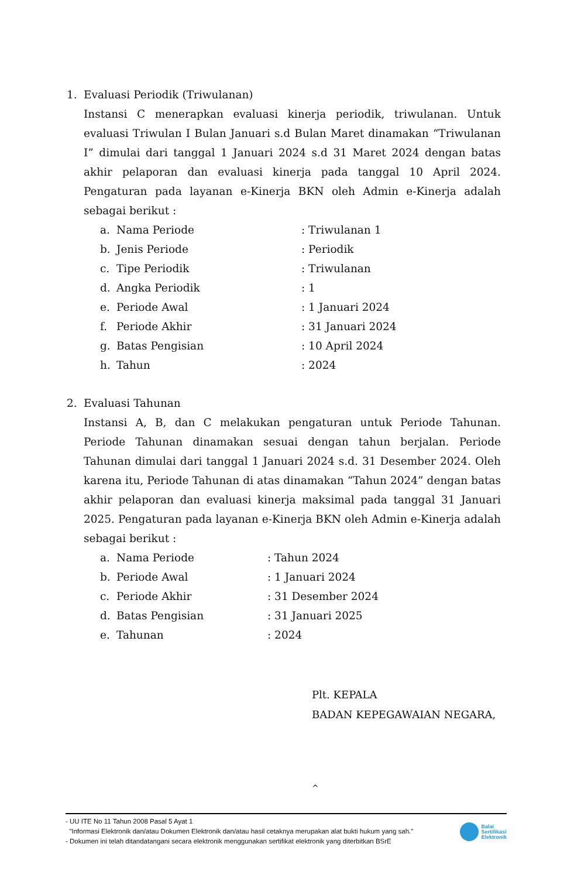1. Evaluasi Periodik (Triwulanan)
Instansi C menerapkan evaluasi kinerja periodik, triwulanan. Untuk evaluasi Triwulan I Bulan Januari s.d Bulan Maret dinamakan “Triwulanan I” dimulai dari tanggal 1 Januari 2024 s.d 31 Maret 2024 dengan batas akhir pelaporan dan evaluasi kinerja pada tanggal 10 April 2024. Pengaturan pada layanan e-Kinerja BKN oleh Admin e-Kinerja adalah sebagai berikut :
a. Nama Periode: Triwulanan 1
b. Jenis Periode: Periodik
c. Tipe Periodik: Triwulanan
d. Angka Periodik: 1
e. Periode Awal: 1 Januari 2024
f. Periode Akhir: 31 Januari 2024
g. Batas Pengisian: 10 April 2024
h. Tahun: 2024
2. Evaluasi Tahunan
Instansi A, B, dan C melakukan pengaturan untuk Periode Tahunan. Periode Tahunan dinamakan sesuai dengan tahun berjalan. Periode Tahunan dimulai dari tanggal 1 Januari 2024 s.d. 31 Desember 2024. Oleh karena itu, Periode Tahunan di atas dinamakan “Tahun 2024” dengan batas akhir pelaporan dan evaluasi kinerja maksimal pada tanggal 31 Januari 2025. Pengaturan pada layanan e-Kinerja BKN oleh Admin e-Kinerja adalah sebagai berikut :
a. Nama Periode: Tahun 2024
b. Periode Awal: 1 Januari 2024
c. Periode Akhir: 31 Desember 2024
d. Batas Pengisian: 31 Januari 2025
e. Tahunan: 2024
Plt. KEPALA
BADAN KEPEGAWAIAN NEGARA,
^
- UU ITE No 11 Tahun 2008 Pasal 5 Ayat 1
"Informasi Elektronik dan/atau Dokumen Elektronik dan/atau hasil cetaknya merupakan alat bukti hukum yang sah."
- Dokumen ini telah ditandatangani secara elektronik menggunakan sertifikat elektronik yang diterbitkan BSrE
Balai
Sertifikasi
Elektronik